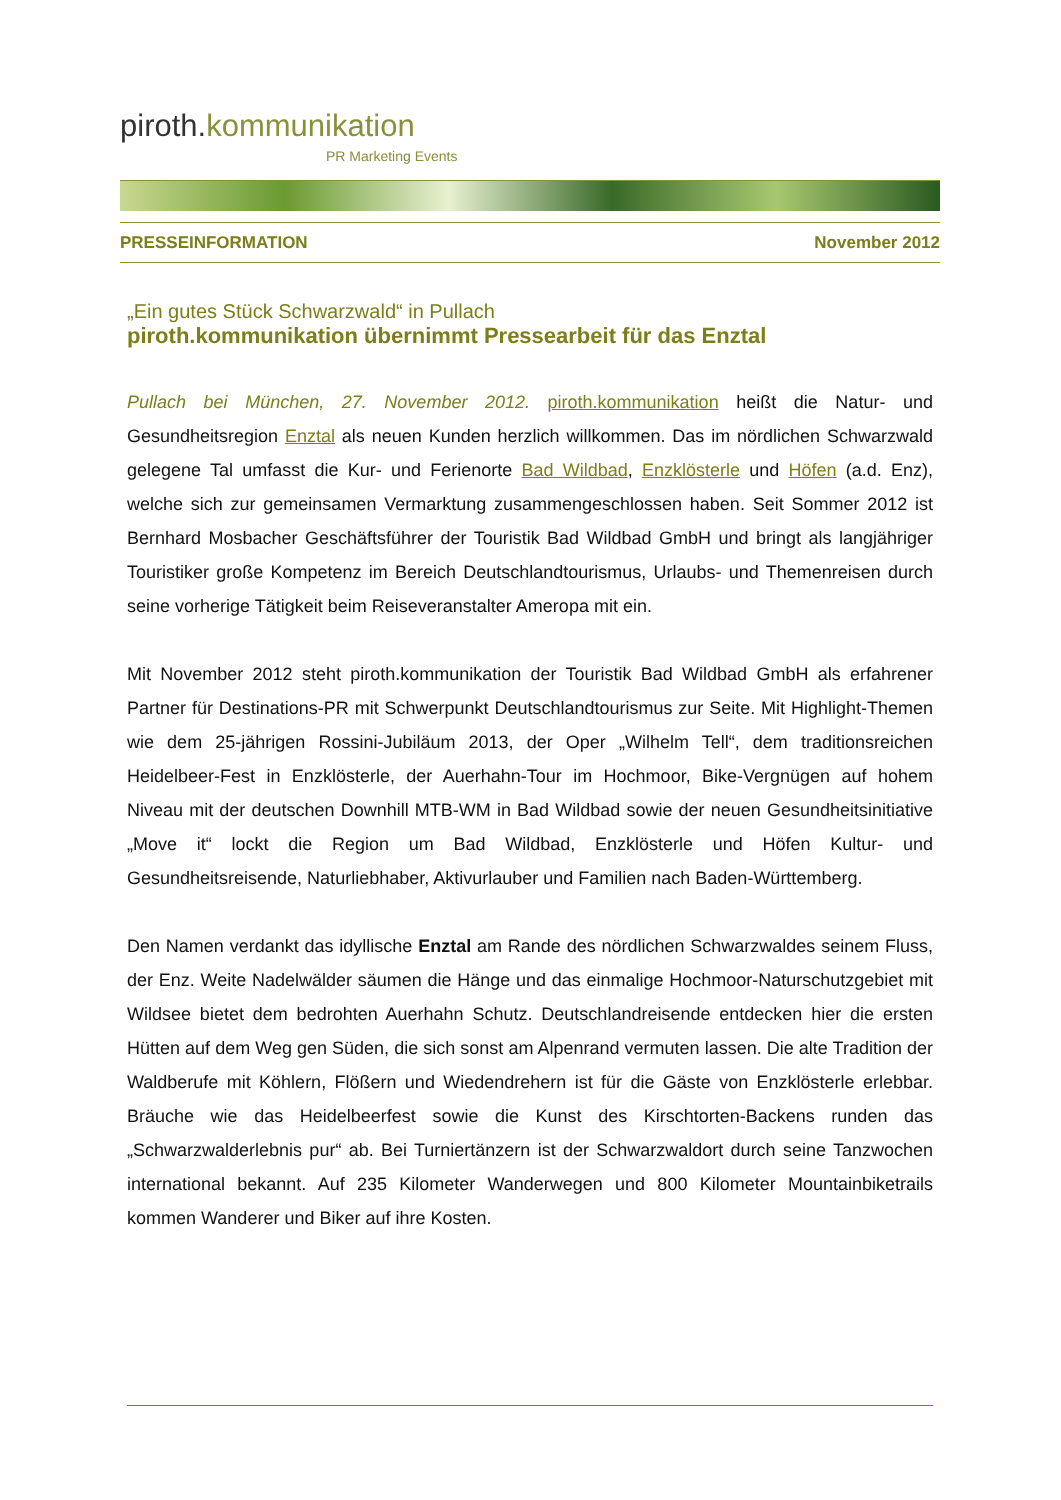piroth.kommunikation
PR Marketing Events
PRESSEINFORMATION November 2012
„Ein gutes Stück Schwarzwald“ in Pullach
piroth.kommunikation übernimmt Pressearbeit für das Enztal
Pullach bei München, 27. November 2012. piroth.kommunikation heißt die Natur- und Gesundheitsregion Enztal als neuen Kunden herzlich willkommen. Das im nördlichen Schwarzwald gelegene Tal umfasst die Kur- und Ferienorte Bad Wildbad, Enzklösterle und Höfen (a.d. Enz), welche sich zur gemeinsamen Vermarktung zusammengeschlossen haben. Seit Sommer 2012 ist Bernhard Mosbacher Geschäftsführer der Touristik Bad Wildbad GmbH und bringt als langjähriger Touristiker große Kompetenz im Bereich Deutschlandtourismus, Urlaubs- und Themenreisen durch seine vorherige Tätigkeit beim Reiseveranstalter Ameropa mit ein.
Mit November 2012 steht piroth.kommunikation der Touristik Bad Wildbad GmbH als erfahrener Partner für Destinations-PR mit Schwerpunkt Deutschlandtourismus zur Seite. Mit Highlight-Themen wie dem 25-jährigen Rossini-Jubiläum 2013, der Oper „Wilhelm Tell“, dem traditionsreichen Heidelbeer-Fest in Enzklösterle, der Auerhahn-Tour im Hochmoor, Bike-Vergnügen auf hohem Niveau mit der deutschen Downhill MTB-WM in Bad Wildbad sowie der neuen Gesundheitsinitiative „Move it“ lockt die Region um Bad Wildbad, Enzklösterle und Höfen Kultur- und Gesundheitsreisende, Naturliebhaber, Aktivurlauber und Familien nach Baden-Württemberg.
Den Namen verdankt das idyllische Enztal am Rande des nördlichen Schwarzwaldes seinem Fluss, der Enz. Weite Nadelwälder säumen die Hänge und das einmalige Hochmoor-Naturschutzgebiet mit Wildsee bietet dem bedrohten Auerhahn Schutz. Deutschlandreisende entdecken hier die ersten Hütten auf dem Weg gen Süden, die sich sonst am Alpenrand vermuten lassen. Die alte Tradition der Waldberufe mit Köhlern, Flößern und Wiedendrehern ist für die Gäste von Enzklösterle erlebbar. Bräuche wie das Heidelbeerfest sowie die Kunst des Kirschtorten-Backens runden das „Schwarzwalderlebnis pur“ ab. Bei Turniertänzern ist der Schwarzwaldort durch seine Tanzwochen international bekannt. Auf 235 Kilometer Wanderwegen und 800 Kilometer Mountainbiketrails kommen Wanderer und Biker auf ihre Kosten.